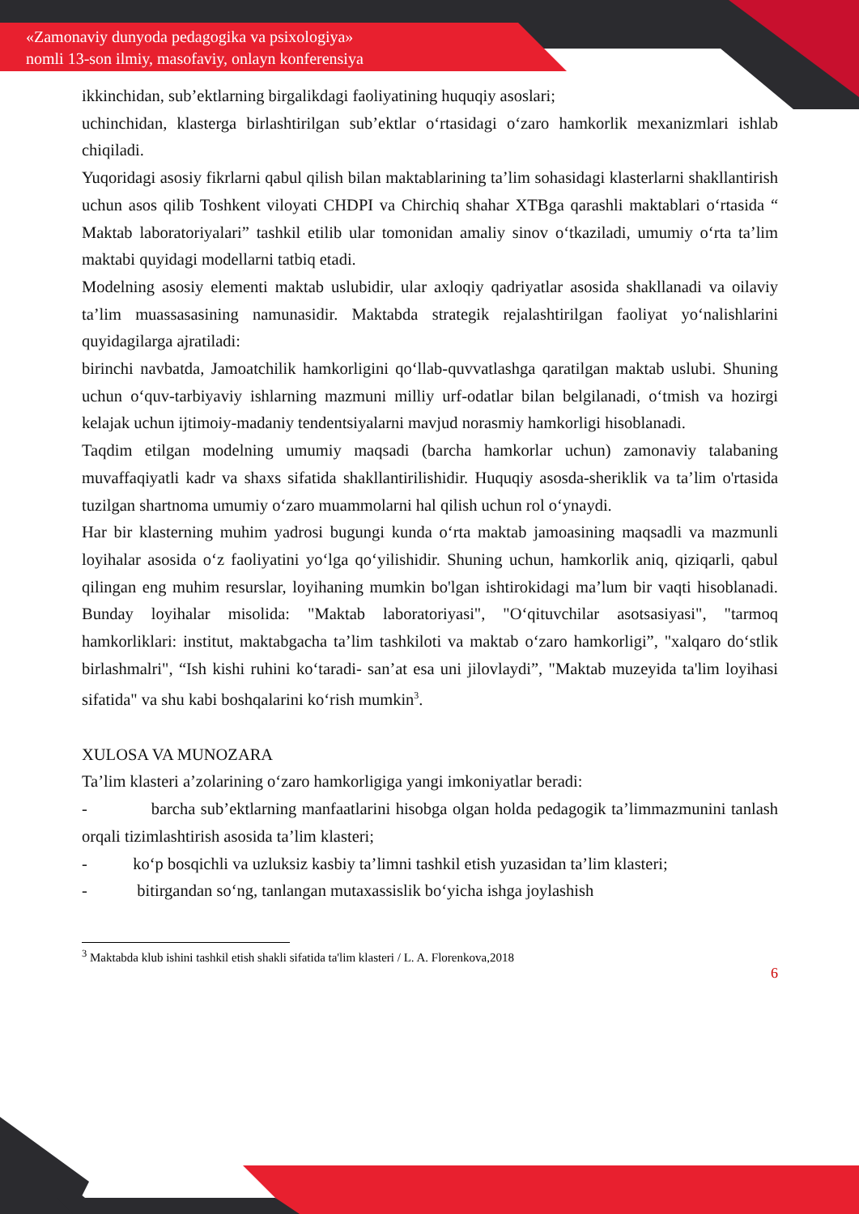«Zamonaviy dunyoda pedagogika va psixologiya»
nomli 13-son ilmiy, masofaviy, onlayn konferensiya
ikkinchidan, sub’ektlarning birgalikdagi faoliyatining huquqiy asoslari;
uchinchidan, klasterga birlashtirilgan sub’ektlar o‘rtasidagi o‘zaro hamkorlik mexanizmlari ishlab chiqiladi.
Yuqoridagi asosiy fikrlarni qabul qilish bilan maktablarining ta’lim sohasidagi klasterlarni shakllantirish uchun asos qilib Toshkent viloyati CHDPI va Chirchiq shahar XTBga qarashli maktablari o‘rtasida “ Maktab laboratoriyalari” tashkil etilib ular tomonidan amaliy sinov o‘tkaziladi, umumiy o‘rta ta’lim maktabi quyidagi modellarni tatbiq etadi.
Modelning asosiy elementi maktab uslubidir, ular axloqiy qadriyatlar asosida shakllanadi va oilaviy ta’lim muassasasining namunasidir. Maktabda strategik rejalashtirilgan faoliyat yo‘nalishlarini quyidagilarga ajratiladi:
birinchi navbatda, Jamoatchilik hamkorligini qo‘llab-quvvatlashga qaratilgan maktab uslubi. Shuning uchun o‘quv-tarbiyaviy ishlarning mazmuni milliy urf-odatlar bilan belgilanadi, o‘tmish va hozirgi kelajak uchun ijtimoiy-madaniy tendentsiyalarni mavjud norasmiy hamkorligi hisoblanadi.
Taqdim etilgan modelning umumiy maqsadi (barcha hamkorlar uchun) zamonaviy talabaning muvaffaqiyatli kadr va shaxs sifatida shakllantirilishidir. Huquqiy asosda-sheriklik va ta’lim o'rtasida tuzilgan shartnoma umumiy o‘zaro muammolarni hal qilish uchun rol o‘ynaydi.
Har bir klasterning muhim yadrosi bugungi kunda o‘rta maktab jamoasining maqsadli va mazmunli loyihalar asosida o‘z faoliyatini yo‘lga qo‘yilishidir. Shuning uchun, hamkorlik aniq, qiziqarli, qabul qilingan eng muhim resurslar, loyihaning mumkin bo'lgan ishtirokidagi ma’lum bir vaqti hisoblanadi. Bunday loyihalar misolida: "Maktab laboratoriyasi", "O‘qituvchilar asotsasiyasi", "tarmoq hamkorliklari: institut, maktabgacha ta’lim tashkiloti va maktab o‘zaro hamkorligi”, "xalqaro do‘stlik birlashmalri", “Ish kishi ruhini ko‘taradi- san’at esa uni jilovlaydi”, "Maktab muzeyida ta'lim loyihasi sifatida" va shu kabi boshqalarini ko‘rish mumkin<sup>3</sup>.
XULOSA VA MUNOZARA
Ta’lim klasteri a’zolarining o‘zaro hamkorligiga yangi imkoniyatlar beradi:
- barcha sub’ektlarning manfaatlarini hisobga olgan holda pedagogik ta’limmazmunini tanlash orqali tizimlashtirish asosida ta’lim klasteri;
- ko‘p bosqichli va uzluksiz kasbiy ta’limni tashkil etish yuzasidan ta’lim klasteri;
- bitirgandan so‘ng, tanlangan mutaxassislik bo‘yicha ishga joylashish
<sup>3</sup> Maktabda klub ishini tashkil etish shakli sifatida ta'lim klasteri / L. A. Florenkova,2018
6